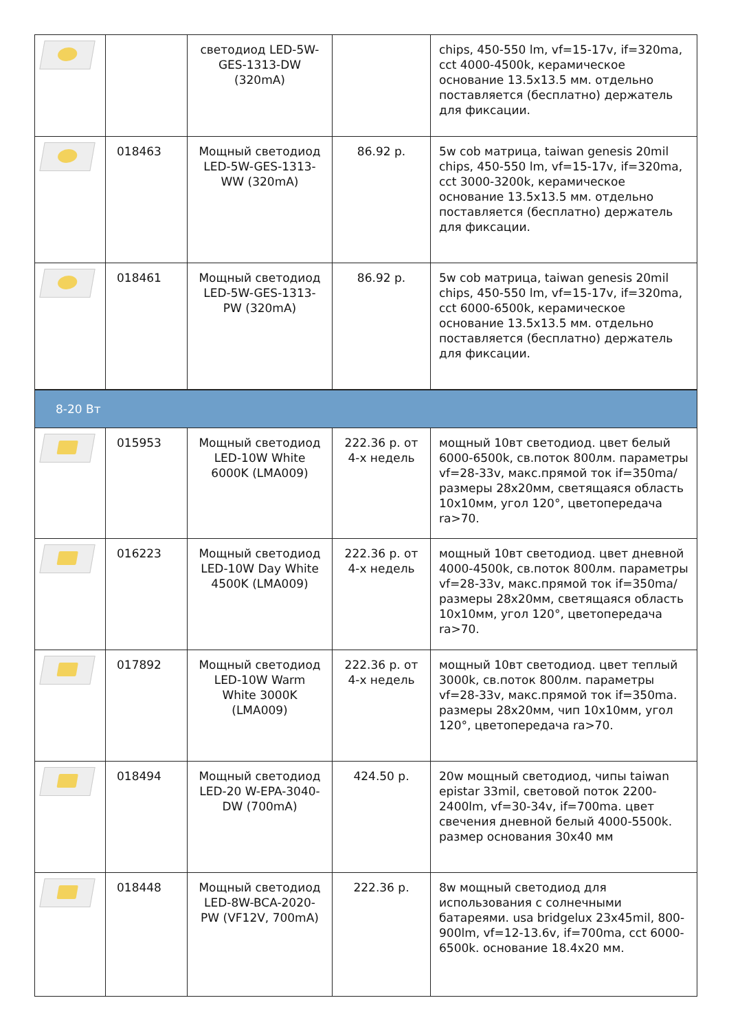| | | светодиод LED-5W-GES-1313-DW (320mA) | | chips, 450-550 lm, vf=15-17v, if=320ma, cct 4000-4500k, керамическое основание 13.5x13.5 мм. отдельно поставляется (бесплатно) держатель для фиксации. |
| | 018463 | Мощный светодиод LED-5W-GES-1313-WW (320mA) | 86.92 р. | 5w cob матрица, taiwan genesis 20mil chips, 450-550 lm, vf=15-17v, if=320ma, cct 3000-3200k, керамическое основание 13.5x13.5 мм. отдельно поставляется (бесплатно) держатель для фиксации. |
| | 018461 | Мощный светодиод LED-5W-GES-1313-PW (320mA) | 86.92 р. | 5w cob матрица, taiwan genesis 20mil chips, 450-550 lm, vf=15-17v, if=320ma, cct 6000-6500k, керамическое основание 13.5x13.5 мм. отдельно поставляется (бесплатно) держатель для фиксации. |
| 8-20 Вт | | | | |
| | 015953 | Мощный светодиод LED-10W White 6000K (LMA009) | 222.36 р. от 4-х недель | мощный 10вт светодиод. цвет белый 6000-6500k, св.поток 800лм. параметры vf=28-33v, макс.прямой ток if=350ma/ размеры 28x20мм, светящаяся область 10x10мм, угол 120°, цветопередача ra>70. |
| | 016223 | Мощный светодиод LED-10W Day White 4500K (LMA009) | 222.36 р. от 4-х недель | мощный 10вт светодиод. цвет дневной 4000-4500k, св.поток 800лм. параметры vf=28-33v, макс.прямой ток if=350ma/ размеры 28x20мм, светящаяся область 10x10мм, угол 120°, цветопередача ra>70. |
| | 017892 | Мощный светодиод LED-10W Warm White 3000K (LMA009) | 222.36 р. от 4-х недель | мощный 10вт светодиод. цвет теплый 3000k, св.поток 800лм. параметры vf=28-33v, макс.прямой ток if=350ma. размеры 28x20мм, чип 10x10мм, угол 120°, цветопередача ra>70. |
| | 018494 | Мощный светодиод LED-20 W-EPA-3040-DW (700mA) | 424.50 р. | 20w мощный светодиод, чипы taiwan epistar 33mil, световой поток 2200-2400lm, vf=30-34v, if=700ma. цвет свечения дневной белый 4000-5500k. размер основания 30x40 мм |
| | 018448 | Мощный светодиод LED-8W-BCA-2020-PW (VF12V, 700mA) | 222.36 р. | 8w мощный светодиод для использования с солнечными батареями. usa bridgelux 23x45mil, 800-900lm, vf=12-13.6v, if=700ma, cct 6000-6500k. основание 18.4x20 мм. |